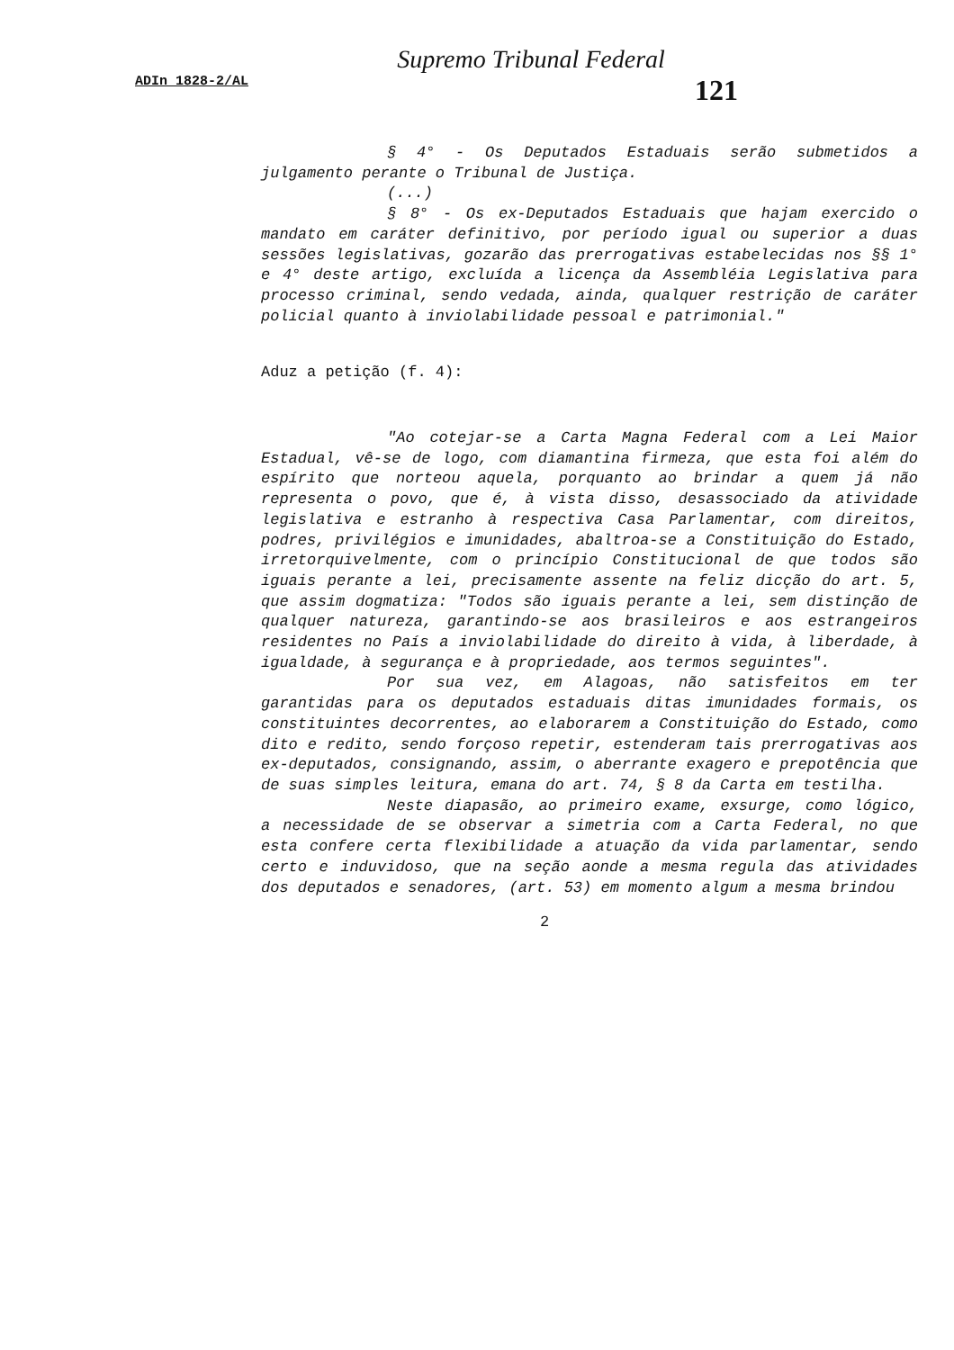Supremo Tribunal Federal
ADIn 1828-2/AL 121
§ 4° - Os Deputados Estaduais serão submetidos a julgamento perante o Tribunal de Justiça.
(...)
§ 8° - Os ex-Deputados Estaduais que hajam exercido o mandato em caráter definitivo, por período igual ou superior a duas sessões legislativas, gozarão das prerrogativas estabelecidas nos §§ 1° e 4° deste artigo, excluída a licença da Assembléia Legislativa para processo criminal, sendo vedada, ainda, qualquer restrição de caráter policial quanto à inviolabilidade pessoal e patrimonial."
Aduz a petição (f. 4):
"Ao cotejar-se a Carta Magna Federal com a Lei Maior Estadual, vê-se de logo, com diamantina firmeza, que esta foi além do espírito que norteou aquela, porquanto ao brindar a quem já não representa o povo, que é, à vista disso, desassociado da atividade legislativa e estranho à respectiva Casa Parlamentar, com direitos, podres, privilégios e imunidades, abaltroa-se a Constituição do Estado, irretorquivelmente, com o princípio Constitucional de que todos são iguais perante a lei, precisamente assente na feliz dicção do art. 5, que assim dogmatiza: "Todos são iguais perante a lei, sem distinção de qualquer natureza, garantindo-se aos brasileiros e aos estrangeiros residentes no País a inviolabilidade do direito à vida, à liberdade, à igualdade, à segurança e à propriedade, aos termos seguintes".
Por sua vez, em Alagoas, não satisfeitos em ter garantidas para os deputados estaduais ditas imunidades formais, os constituintes decorrentes, ao elaborarem a Constituição do Estado, como dito e redito, sendo forçoso repetir, estenderam tais prerrogativas aos ex-deputados, consignando, assim, o aberrante exagero e prepotência que de suas simples leitura, emana do art. 74, § 8 da Carta em testilha.
Neste diapasão, ao primeiro exame, exsurge, como lógico, a necessidade de se observar a simetria com a Carta Federal, no que esta confere certa flexibilidade a atuação da vida parlamentar, sendo certo e induvidoso, que na seção aonde a mesma regula das atividades dos deputados e senadores, (art. 53) em momento algum a mesma brindou
2